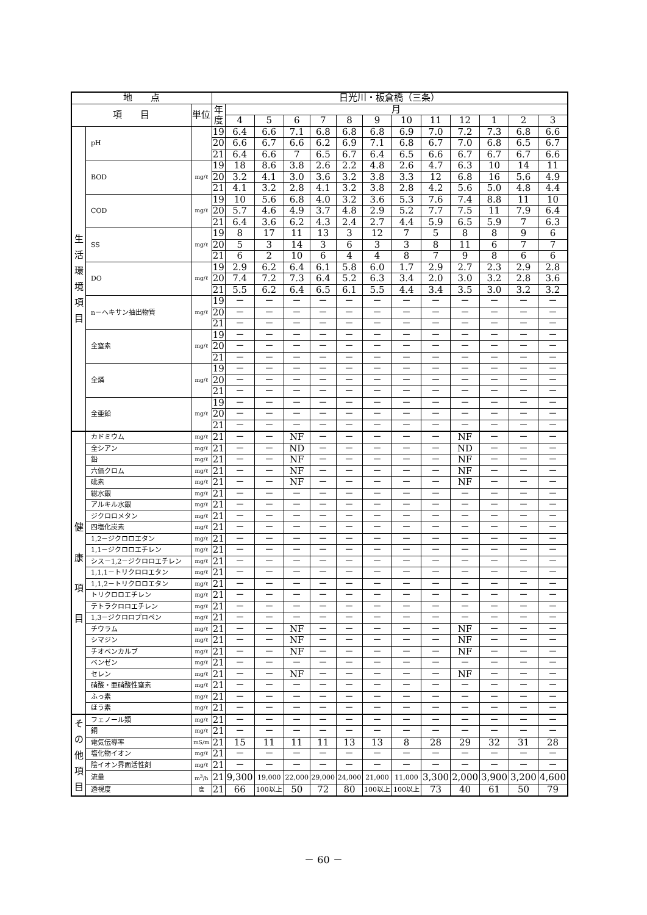| 地 点 | | | 日光川・板倉橋（三条） | | | | | | | | | | | | |
| --- | --- | --- | --- | --- | --- | --- | --- | --- | --- | --- | --- | --- | --- | --- | --- |
| 項 目 | | 単位 | 年 度 | 月 | | | | | | | | | | | |
| | | | | 4 | 5 | 6 | 7 | 8 | 9 | 10 | 11 | 12 | 1 | 2 | 3 |
| 生 活 環 境 項 目 | pH | | 19 | 6.4 | 6.6 | 7.1 | 6.8 | 6.8 | 6.8 | 6.9 | 7.0 | 7.2 | 7.3 | 6.8 | 6.6 |
| | | | 20 | 6.6 | 6.7 | 6.6 | 6.2 | 6.9 | 7.1 | 6.8 | 6.7 | 7.0 | 6.8 | 6.5 | 6.7 |
| | | | 21 | 6.4 | 6.6 | 7 | 6.5 | 6.7 | 6.4 | 6.5 | 6.6 | 6.7 | 6.7 | 6.7 | 6.6 |
| | BOD | mg/ℓ | 19 | 18 | 8.6 | 3.8 | 2.6 | 2.2 | 4.8 | 2.6 | 4.7 | 6.3 | 10 | 14 | 11 |
| | | | 20 | 3.2 | 4.1 | 3.0 | 3.6 | 3.2 | 3.8 | 3.3 | 12 | 6.8 | 16 | 5.6 | 4.9 |
| | | | 21 | 4.1 | 3.2 | 2.8 | 4.1 | 3.2 | 3.8 | 2.8 | 4.2 | 5.6 | 5.0 | 4.8 | 4.4 |
| | COD | mg/ℓ | 19 | 10 | 5.6 | 6.8 | 4.0 | 3.2 | 3.6 | 5.3 | 7.6 | 7.4 | 8.8 | 11 | 10 |
| | | | 20 | 5.7 | 4.6 | 4.9 | 3.7 | 4.8 | 2.9 | 5.2 | 7.7 | 7.5 | 11 | 7.9 | 6.4 |
| | | | 21 | 6.4 | 3.6 | 6.2 | 4.3 | 2.4 | 2.7 | 4.4 | 5.9 | 6.5 | 5.9 | 7 | 6.3 |
| | SS | mg/ℓ | 19 | 8 | 17 | 11 | 13 | 3 | 12 | 7 | 5 | 8 | 8 | 9 | 6 |
| | | | 20 | 5 | 3 | 14 | 3 | 6 | 3 | 3 | 8 | 11 | 6 | 7 | 7 |
| | | | 21 | 6 | 2 | 10 | 6 | 4 | 4 | 8 | 7 | 9 | 8 | 6 | 6 |
| | DO | mg/ℓ | 19 | 2.9 | 6.2 | 6.4 | 6.1 | 5.8 | 6.0 | 1.7 | 2.9 | 2.7 | 2.3 | 2.9 | 2.8 |
| | | | 20 | 7.4 | 7.2 | 7.3 | 6.4 | 5.2 | 6.3 | 3.4 | 2.0 | 3.0 | 3.2 | 2.8 | 3.6 |
| | | | 21 | 5.5 | 6.2 | 6.4 | 6.5 | 6.1 | 5.5 | 4.4 | 3.4 | 3.5 | 3.0 | 3.2 | 3.2 |
| | n－ヘキサン抽出物質 | mg/ℓ | 19 | － | － | － | － | － | － | － | － | － | － | － | － |
| | | | 20 | － | － | － | － | － | － | － | － | － | － | － | － |
| | | | 21 | － | － | － | － | － | － | － | － | － | － | － | － |
| | 全窒素 | mg/ℓ | 19 | － | － | － | － | － | － | － | － | － | － | － | － |
| | | | 20 | － | － | － | － | － | － | － | － | － | － | － | － |
| | | | 21 | － | － | － | － | － | － | － | － | － | － | － | － |
| | 全燐 | mg/ℓ | 19 | － | － | － | － | － | － | － | － | － | － | － | － |
| | | | 20 | － | － | － | － | － | － | － | － | － | － | － | － |
| | | | 21 | － | － | － | － | － | － | － | － | － | － | － | － |
| | 全亜鉛 | mg/ℓ | 19 | － | － | － | － | － | － | － | － | － | － | － | － |
| | | | 20 | － | － | － | － | － | － | － | － | － | － | － | － |
| | | | 21 | － | － | － | － | － | － | － | － | － | － | － | － |
| 健 康 項 目 | カドミウム | mg/ℓ | 21 | － | － | NF | － | － | － | － | － | NF | － | － | － |
| | 全シアン | mg/ℓ | 21 | － | － | ND | － | － | － | － | － | ND | － | － | － |
| | 鉛 | mg/ℓ | 21 | － | － | NF | － | － | － | － | － | NF | － | － | － |
| | 六価クロム | mg/ℓ | 21 | － | － | NF | － | － | － | － | － | NF | － | － | － |
| | 砒素 | mg/ℓ | 21 | － | － | NF | － | － | － | － | － | NF | － | － | － |
| | 総水銀 | mg/ℓ | 21 | － | － | － | － | － | － | － | － | － | － | － | － |
| | アルキル水銀 | mg/ℓ | 21 | － | － | － | － | － | － | － | － | － | － | － | － |
| | ジクロロメタン | mg/ℓ | 21 | － | － | － | － | － | － | － | － | － | － | － | － |
| | 四塩化炭素 | mg/ℓ | 21 | － | － | － | － | － | － | － | － | － | － | － | － |
| | 1,2－ジクロロエタン | mg/ℓ | 21 | － | － | － | － | － | － | － | － | － | － | － | － |
| | 1,1－ジクロロエチレン | mg/ℓ | 21 | － | － | － | － | － | － | － | － | － | － | － | － |
| | シス－1,2－ジクロロエチレン | mg/ℓ | 21 | － | － | － | － | － | － | － | － | － | － | － | － |
| | 1,1,1－トリクロロエタン | mg/ℓ | 21 | － | － | － | － | － | － | － | － | － | － | － | － |
| | 1,1,2－トリクロロエタン | mg/ℓ | 21 | － | － | － | － | － | － | － | － | － | － | － | － |
| | トリクロロエチレン | mg/ℓ | 21 | － | － | － | － | － | － | － | － | － | － | － | － |
| | テトラクロロエチレン | mg/ℓ | 21 | － | － | － | － | － | － | － | － | － | － | － | － |
| | 1,3－ジクロロプロペン | mg/ℓ | 21 | － | － | － | － | － | － | － | － | － | － | － | － |
| | チウラム | mg/ℓ | 21 | － | － | NF | － | － | － | － | － | NF | － | － | － |
| | シマジン | mg/ℓ | 21 | － | － | NF | － | － | － | － | － | NF | － | － | － |
| | チオベンカルブ | mg/ℓ | 21 | － | － | NF | － | － | － | － | － | NF | － | － | － |
| | ベンゼン | mg/ℓ | 21 | － | － | － | － | － | － | － | － | － | － | － | － |
| | セレン | mg/ℓ | 21 | － | － | NF | － | － | － | － | － | NF | － | － | － |
| | 硝酸・亜硝酸性窒素 | mg/ℓ | 21 | － | － | － | － | － | － | － | － | － | － | － | － |
| | ふっ素 | mg/ℓ | 21 | － | － | － | － | － | － | － | － | － | － | － | － |
| | ほう素 | mg/ℓ | 21 | － | － | － | － | － | － | － | － | － | － | － | － |
| そ の 他 項 目 | フェノール類 | mg/ℓ | 21 | － | － | － | － | － | － | － | － | － | － | － | － |
| | 銅 | mg/ℓ | 21 | － | － | － | － | － | － | － | － | － | － | － | － |
| | 電気伝導率 | mS/m | 21 | 15 | 11 | 11 | 11 | 13 | 13 | 8 | 28 | 29 | 32 | 31 | 28 |
| | 塩化物イオン | mg/ℓ | 21 | － | － | － | － | － | － | － | － | － | － | － | － |
| | 陰イオン界面活性剤 | mg/ℓ | 21 | － | － | － | － | － | － | － | － | － | － | － | － |
| | 流量 | m<sup>3</sup>/h | 21 | 9,300 | 19,000 | 22,000 | 29,000 | 24,000 | 21,000 | 11,000 | 3,300 | 2,000 | 3,900 | 3,200 | 4,600 |
| | 透視度 | 度 | 21 | 66 | 100以上 | 50 | 72 | 80 | 100以上 | 100以上 | 73 | 40 | 61 | 50 | 79 |
－ 60 －